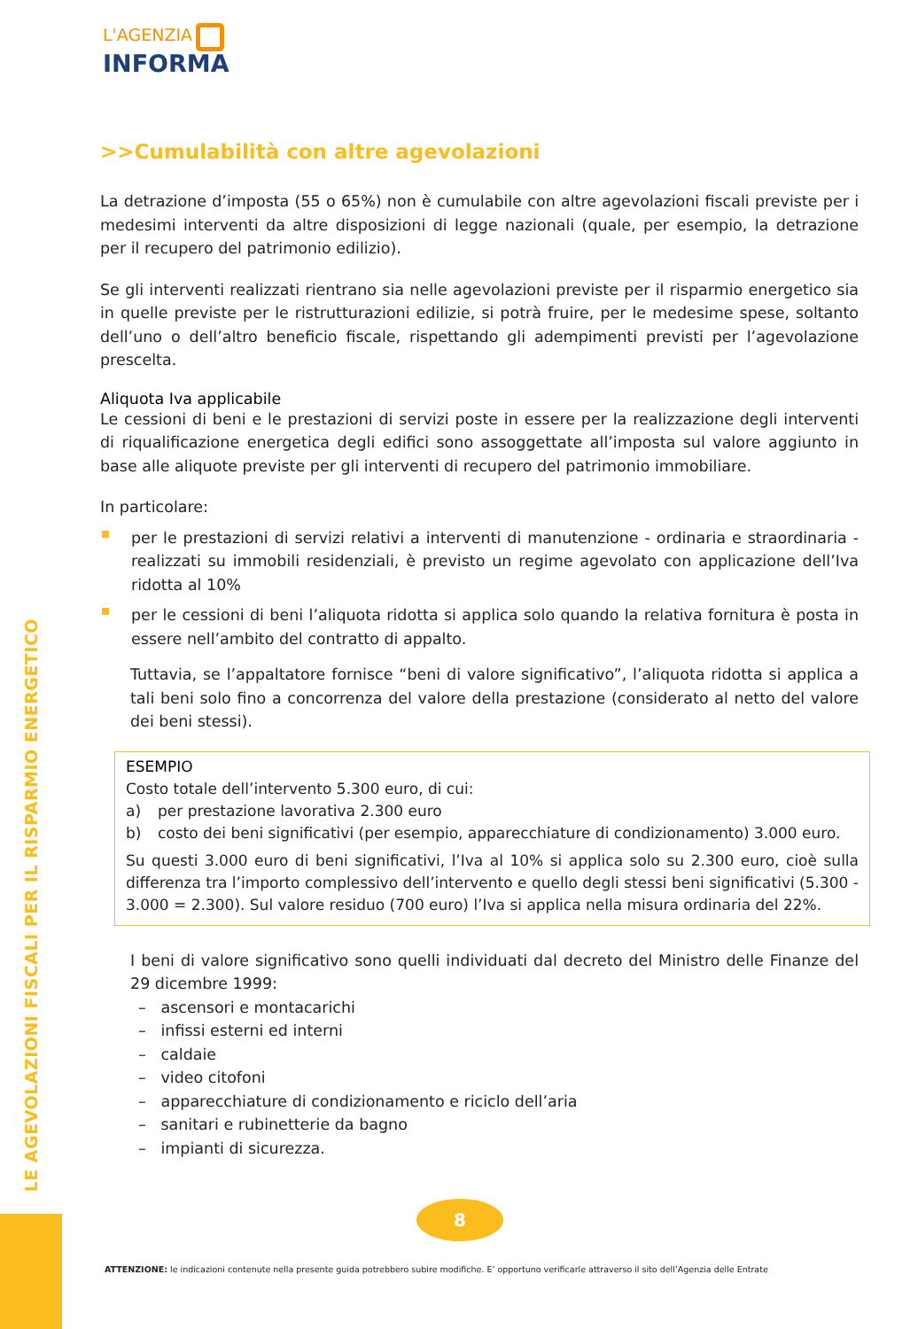LE AGEVOLAZIONI FISCALI PER IL RISPARMIO ENERGETICO
L'AGENZIA
INFORMA
>>Cumulabilità con altre agevolazioni
La detrazione d’imposta (55 o 65%) non è cumulabile con altre agevolazioni fiscali previste per i medesimi interventi da altre disposizioni di legge nazionali (quale, per esempio, la detrazione per il recupero del patrimonio edilizio).
Se gli interventi realizzati rientrano sia nelle agevolazioni previste per il risparmio energetico sia in quelle previste per le ristrutturazioni edilizie, si potrà fruire, per le medesime spese, soltanto dell’uno o dell’altro beneficio fiscale, rispettando gli adempimenti previsti per l’agevolazione prescelta.
Aliquota Iva applicabile
Le cessioni di beni e le prestazioni di servizi poste in essere per la realizzazione degli interventi di riqualificazione energetica degli edifici sono assoggettate all’imposta sul valore aggiunto in base alle aliquote previste per gli interventi di recupero del patrimonio immobiliare.
In particolare:
per le prestazioni di servizi relativi a interventi di manutenzione - ordinaria e straordinaria - realizzati su immobili residenziali, è previsto un regime agevolato con applicazione dell’Iva ridotta al 10%
per le cessioni di beni l’aliquota ridotta si applica solo quando la relativa fornitura è posta in essere nell’ambito del contratto di appalto.
Tuttavia, se l’appaltatore fornisce “beni di valore significativo”, l’aliquota ridotta si applica a tali beni solo fino a concorrenza del valore della prestazione (considerato al netto del valore dei beni stessi).
ESEMPIO
Costo totale dell’intervento 5.300 euro, di cui:
a) per prestazione lavorativa 2.300 euro
b) costo dei beni significativi (per esempio, apparecchiature di condizionamento) 3.000 euro.
Su questi 3.000 euro di beni significativi, l’Iva al 10% si applica solo su 2.300 euro, cioè sulla differenza tra l’importo complessivo dell’intervento e quello degli stessi beni significativi (5.300 - 3.000 = 2.300). Sul valore residuo (700 euro) l’Iva si applica nella misura ordinaria del 22%.
I beni di valore significativo sono quelli individuati dal decreto del Ministro delle Finanze del 29 dicembre 1999:
– ascensori e montacarichi
– infissi esterni ed interni
– caldaie
– video citofoni
– apparecchiature di condizionamento e riciclo dell’aria
– sanitari e rubinetterie da bagno
– impianti di sicurezza.
8
ATTENZIONE: le indicazioni contenute nella presente guida potrebbero subire modifiche. E’ opportuno verificarle attraverso il sito dell’Agenzia delle Entrate